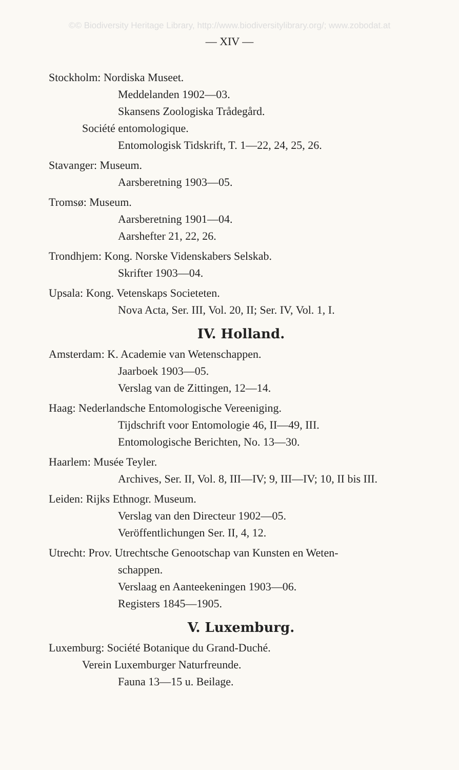©© Biodiversity Heritage Library, http://www.biodiversitylibrary.org/; www.zobodat.at
— XIV —
Stockholm: Nordiska Museet.
Meddelanden 1902—03.
Skansens Zoologiska Trådegård.
Société entomologique.
Entomologisk Tidskrift, T. 1—22, 24, 25, 26.
Stavanger: Museum.
Aarsberetning 1903—05.
Tromsø: Museum.
Aarsberetning 1901—04.
Aarshefter 21, 22, 26.
Trondhjem: Kong. Norske Videnskabers Selskab.
Skrifter 1903—04.
Upsala: Kong. Vetenskaps Societeten.
Nova Acta, Ser. III, Vol. 20, II; Ser. IV, Vol. 1, I.
IV. Holland.
Amsterdam: K. Academie van Wetenschappen.
Jaarboek 1903—05.
Verslag van de Zittingen, 12—14.
Haag: Nederlandsche Entomologische Vereeniging.
Tijdschrift voor Entomologie 46, II—49, III.
Entomologische Berichten, No. 13—30.
Haarlem: Musée Teyler.
Archives, Ser. II, Vol. 8, III—IV; 9, III—IV; 10, II bis III.
Leiden: Rijks Ethnogr. Museum.
Verslag van den Directeur 1902—05.
Veröffentlichungen Ser. II, 4, 12.
Utrecht: Prov. Utrechtsche Genootschap van Kunsten en Weten-
schappen.
Verslaag en Aanteekeningen 1903—06.
Registers 1845—1905.
V. Luxemburg.
Luxemburg: Société Botanique du Grand-Duché.
Verein Luxemburger Naturfreunde.
Fauna 13—15 u. Beilage.